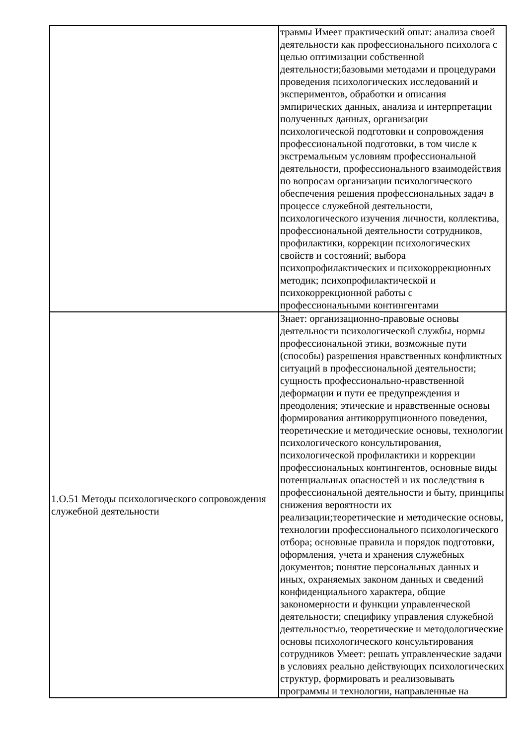| | травмы Имеет практический опыт: анализа своей деятельности как профессионального психолога с целью оптимизации собственной деятельности;базовыми методами и процедурами проведения психологических исследований и экспериментов, обработки и описания эмпирических данных, анализа и интерпретации полученных данных, организации психологической подготовки и сопровождения профессиональной подготовки, в том числе к экстремальным условиям профессиональной деятельности, профессионального взаимодействия по вопросам организации психологического обеспечения решения профессиональных задач в процессе служебной деятельности, психологического изучения личности, коллектива, профессиональной деятельности сотрудников, профилактики, коррекции психологических свойств и состояний; выбора психопрофилактических и психокоррекционных методик; психопрофилактической и психокоррекционной работы с профессиональными контингентами |
| 1.О.51 Методы психологического сопровождения служебной деятельности | Знает: организационно-правовые основы деятельности психологической службы, нормы профессиональной этики, возможные пути (способы) разрешения нравственных конфликтных ситуаций в профессиональной деятельности; сущность профессионально-нравственной деформации и пути ее предупреждения и преодоления; этические и нравственные основы формирования антикоррупционного поведения, теоретические и методические основы, технологии психологического консультирования, психологической профилактики и коррекции профессиональных контингентов, основные виды потенциальных опасностей и их последствия в профессиональной деятельности и быту, принципы снижения вероятности их реализации;теоретические и методические основы, технологии профессионального психологического отбора; основные правила и порядок подготовки, оформления, учета и хранения служебных документов; понятие персональных данных и иных, охраняемых законом данных и сведений конфиденциального характера, общие закономерности и функции управленческой деятельности; специфику управления служебной деятельностью, теоретические и методологические основы психологического консультирования сотрудников Умеет: решать управленческие задачи в условиях реально действующих психологических структур, формировать и реализовывать программы и технологии, направленные на |